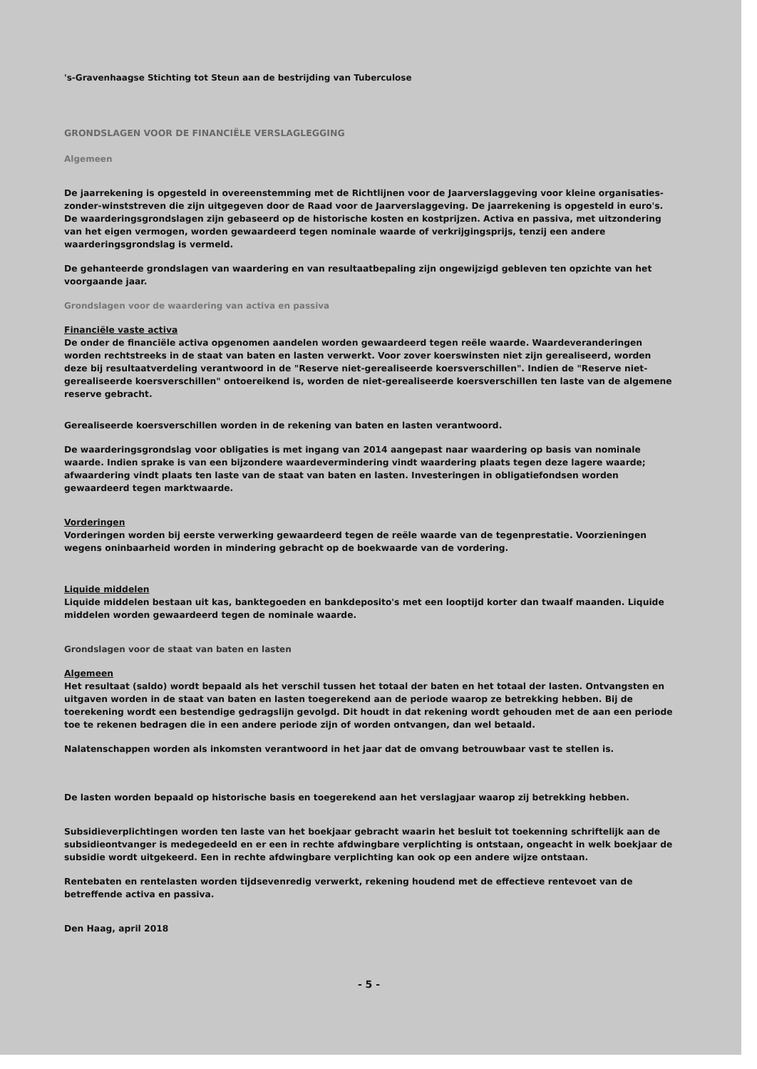's-Gravenhaagse Stichting tot Steun aan de bestrijding van Tuberculose
GRONDSLAGEN VOOR DE FINANCIËLE VERSLAGLEGGING
Algemeen
De jaarrekening is opgesteld in overeenstemming met de Richtlijnen voor de Jaarverslaggeving voor kleine organisaties-zonder-winststreven die zijn uitgegeven door de Raad voor de Jaarverslaggeving. De jaarrekening is opgesteld in euro's. De waarderingsgrondslagen zijn gebaseerd op de historische kosten en kostprijzen. Activa en passiva, met uitzondering van het eigen vermogen, worden gewaardeerd tegen nominale waarde of verkrijgingsprijs, tenzij een andere waarderingsgrondslag is vermeld.
De gehanteerde grondslagen van waardering en van resultaatbepaling zijn ongewijzigd gebleven ten opzichte van het voorgaande jaar.
Grondslagen voor de waardering van activa en passiva
Financiële vaste activa
De onder de financiële activa opgenomen aandelen worden gewaardeerd tegen reële waarde. Waardeveranderingen worden rechtstreeks in de staat van baten en lasten verwerkt. Voor zover koerswinsten niet zijn gerealiseerd, worden deze bij resultaatverdeling verantwoord in de "Reserve niet-gerealiseerde koersverschillen". Indien de "Reserve niet-gerealiseerde koersverschillen" ontoereikend is, worden de niet-gerealiseerde koersverschillen ten laste van de algemene reserve gebracht.
Gerealiseerde koersverschillen worden in de rekening van baten en lasten verantwoord.
De waarderingsgrondslag voor obligaties is met ingang van 2014 aangepast naar waardering op basis van nominale waarde. Indien sprake is van een bijzondere waardevermindering vindt waardering plaats tegen deze lagere waarde; afwaardering vindt plaats ten laste van de staat van baten en lasten. Investeringen in obligatiefondsen worden gewaardeerd tegen marktwaarde.
Vorderingen
Vorderingen worden bij eerste verwerking gewaardeerd tegen de reële waarde van de tegenprestatie. Voorzieningen wegens oninbaarheid worden in mindering gebracht op de boekwaarde van de vordering.
Liquide middelen
Liquide middelen bestaan uit kas, banktegoeden en bankdeposito's met een looptijd korter dan twaalf maanden. Liquide middelen worden gewaardeerd tegen de nominale waarde.
Grondslagen voor de staat van baten en lasten
Algemeen
Het resultaat (saldo) wordt bepaald als het verschil tussen het totaal der baten en het totaal der lasten. Ontvangsten en uitgaven worden in de staat van baten en lasten toegerekend aan de periode waarop ze betrekking hebben. Bij de toerekening wordt een bestendige gedragslijn gevolgd. Dit houdt in dat rekening wordt gehouden met de aan een periode toe te rekenen bedragen die in een andere periode zijn of worden ontvangen, dan wel betaald.
Nalatenschappen worden als inkomsten verantwoord in het jaar dat de omvang betrouwbaar vast te stellen is.
De lasten worden bepaald op historische basis en toegerekend aan het verslagjaar waarop zij betrekking hebben.
Subsidieverplichtingen worden ten laste van het boekjaar gebracht waarin het besluit tot toekenning schriftelijk aan de subsidieontvanger is medegedeeld en er een in rechte afdwingbare verplichting is ontstaan, ongeacht in welk boekjaar de subsidie wordt uitgekeerd. Een in rechte afdwingbare verplichting kan ook op een andere wijze ontstaan.
Rentebaten en rentelasten worden tijdsevenredig verwerkt, rekening houdend met de effectieve rentevoet van de betreffende activa en passiva.
Den Haag, april 2018
- 5 -